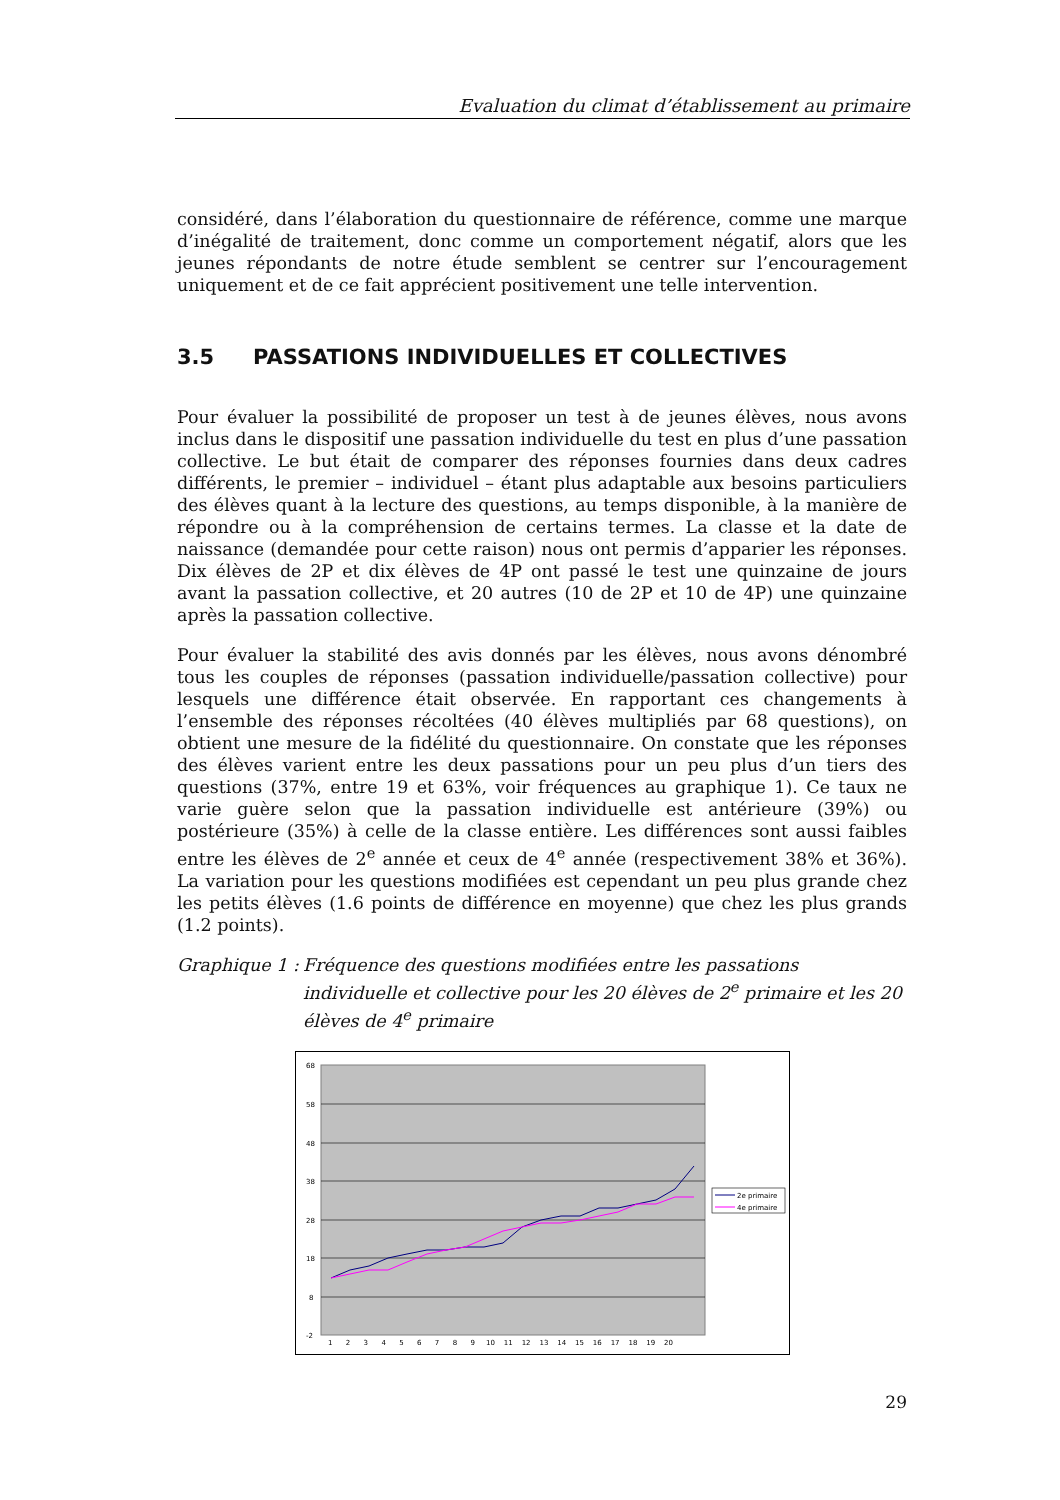Evaluation du climat d’établissement au primaire
considéré, dans l’élaboration du questionnaire de référence, comme une marque d’inégalité de traitement, donc comme un comportement négatif, alors que les jeunes répondants de notre étude semblent se centrer sur l’encouragement uniquement et de ce fait apprécient positivement une telle intervention.
3.5 PASSATIONS INDIVIDUELLES ET COLLECTIVES
Pour évaluer la possibilité de proposer un test à de jeunes élèves, nous avons inclus dans le dispositif une passation individuelle du test en plus d’une passation collective. Le but était de comparer des réponses fournies dans deux cadres différents, le premier – individuel – étant plus adaptable aux besoins particuliers des élèves quant à la lecture des questions, au temps disponible, à la manière de répondre ou à la compréhension de certains termes. La classe et la date de naissance (demandée pour cette raison) nous ont permis d’apparier les réponses. Dix élèves de 2P et dix élèves de 4P ont passé le test une quinzaine de jours avant la passation collective, et 20 autres (10 de 2P et 10 de 4P) une quinzaine après la passation collective.
Pour évaluer la stabilité des avis donnés par les élèves, nous avons dénombré tous les couples de réponses (passation individuelle/passation collective) pour lesquels une différence était observée. En rapportant ces changements à l’ensemble des réponses récoltées (40 élèves multipliés par 68 questions), on obtient une mesure de la fidélité du questionnaire. On constate que les réponses des élèves varient entre les deux passations pour un peu plus d’un tiers des questions (37%, entre 19 et 63%, voir fréquences au graphique 1). Ce taux ne varie guère selon que la passation individuelle est antérieure (39%) ou postérieure (35%) à celle de la classe entière. Les différences sont aussi faibles entre les élèves de 2<sup>e</sup> année et ceux de 4<sup>e</sup> année (respectivement 38% et 36%). La variation pour les questions modifiées est cependant un peu plus grande chez les petits élèves (1.6 points de différence en moyenne) que chez les plus grands (1.2 points).
Graphique 1 :
Fréquence des questions modifiées entre les passations individuelle et collective pour les 20 élèves de 2<sup>e</sup> primaire et les 20 élèves de 4<sup>e</sup> primaire
68
58
48
38
28
18
8
-2
1 2 3 4 5 6 7 8 9 10 11 12 13 14 15 16 17 18 19 20
2e primaire
4e primaire
29